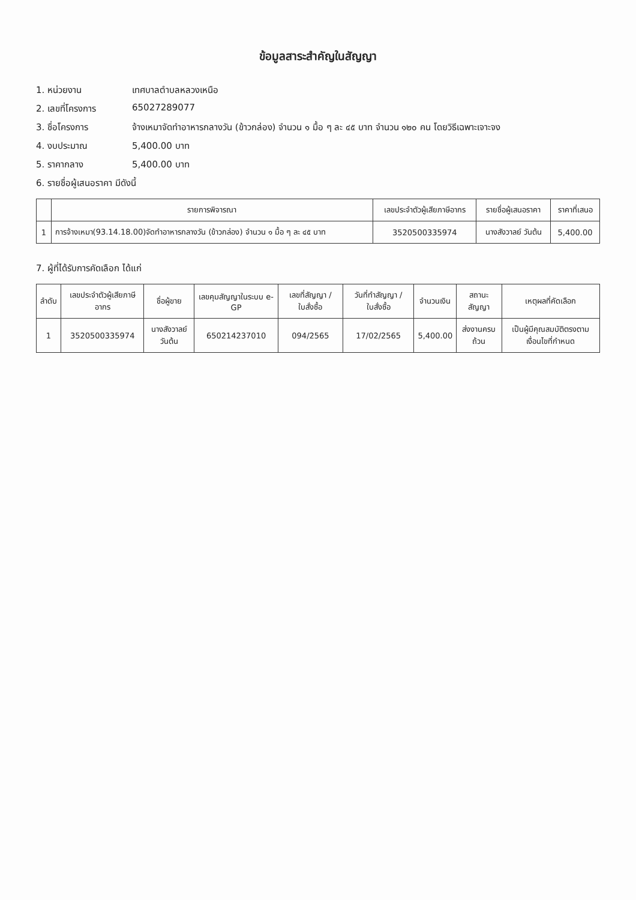ข้อมูลสาระสำคัญในสัญญา
1. หน่วยงาน เทศบาลตำบลหลวงเหนือ
2. เลขที่โครงการ 65027289077
3. ชื่อโครงการ จ้างเหมาจัดทำอาหารกลางวัน (ข้าวกล่อง) จำนวน ๑ มื้อ ๆ ละ ๔๕ บาท จำนวน ๑๒๐ คน โดยวิธีเฉพาะเจาะจง
4. งบประมาณ 5,400.00 บาท
5. ราคากลาง 5,400.00 บาท
6. รายชื่อผู้เสนอราคา มีดังนี้
| | รายการพิจารณา | เลขประจำตัวผู้เสียภาษีอากร | รายชื่อผู้เสนอราคา | ราคาที่เสนอ |
| --- | --- | --- | --- | --- |
| 1 | การจ้างเหมา(93.14.18.00)จัดทำอาหารกลางวัน (ข้าวกล่อง) จำนวน ๑ มื้อ ๆ ละ ๔๕ บาท | 3520500335974 | นางสังวาลย์ วันต้น | 5,400.00 |
7. ผู้ที่ได้รับการคัดเลือก ได้แก่
| ลำดับ | เลขประจำตัวผู้เสียภาษีอากร | ชื่อผู้ขาย | เลขคุมสัญญาในระบบ e-GP | เลขที่สัญญา / ใบสั่งซื้อ | วันที่ทำสัญญา / ใบสั่งซื้อ | จำนวนเงิน | สถานะสัญญา | เหตุผลที่คัดเลือก |
| --- | --- | --- | --- | --- | --- | --- | --- | --- |
| 1 | 3520500335974 | นางสังวาลย์ วันต้น | 650214237010 | 094/2565 | 17/02/2565 | 5,400.00 | ส่งงานครบถ้วน | เป็นผู้มีคุณสมบัติตรงตามเงื่อนไขที่กำหนด |